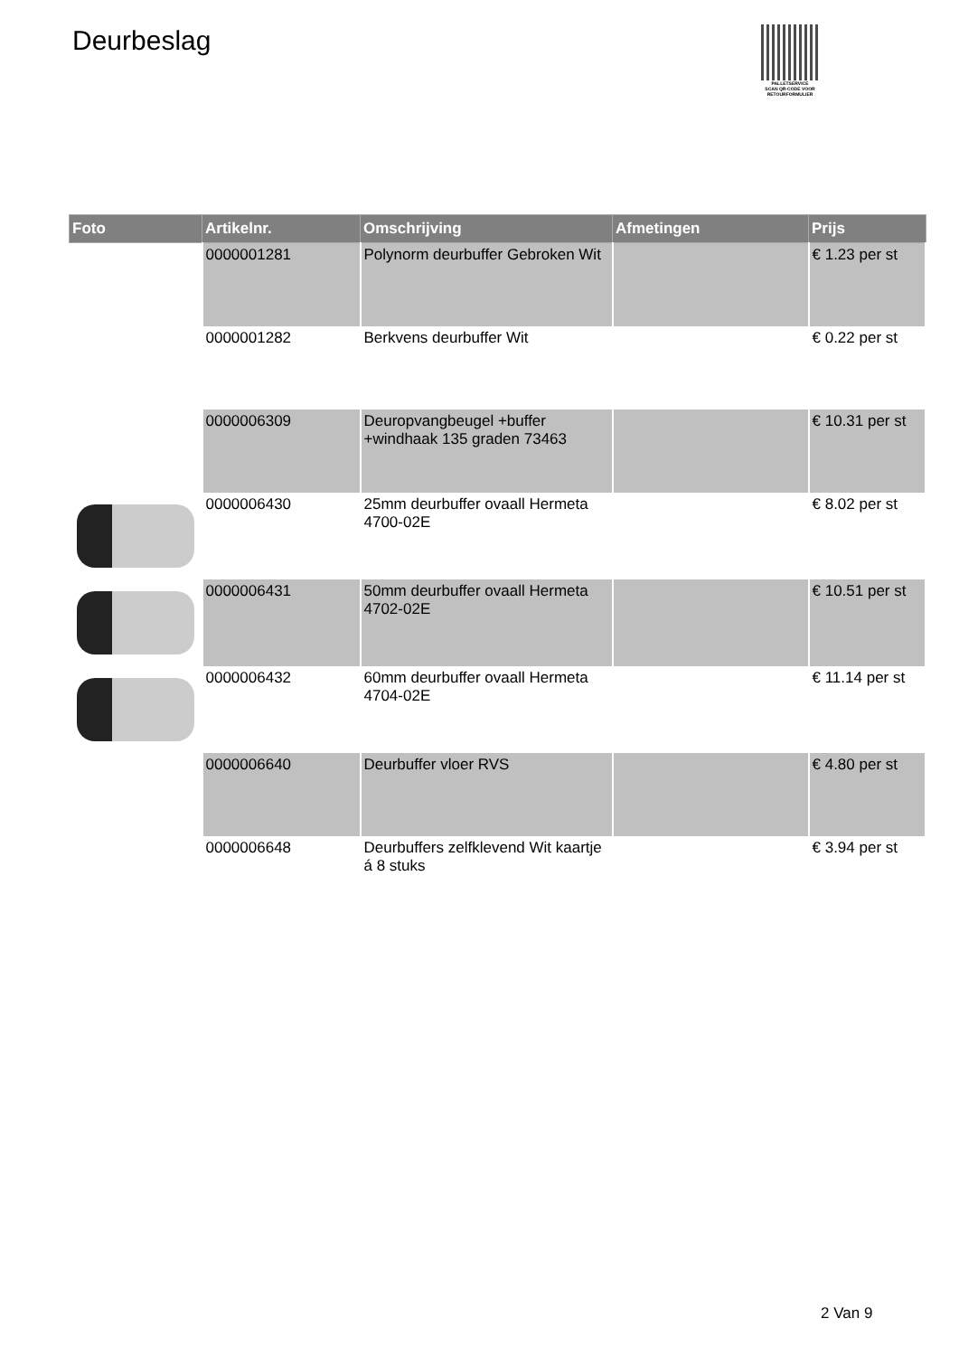Deurbeslag
PALLETSERVICE
SCAN QR-CODE VOOR RETOURFORMULIER
| Foto | Artikelnr. | Omschrijving | Afmetingen | Prijs |
| --- | --- | --- | --- | --- |
| | 0000001281 | Polynorm deurbuffer Gebroken Wit | | € 1.23 per st |
| | 0000001282 | Berkvens deurbuffer Wit | | € 0.22 per st |
| | 0000006309 | Deuropvangbeugel +buffer +windhaak 135 graden 73463 | | € 10.31 per st |
| | 0000006430 | 25mm deurbuffer ovaall Hermeta 4700-02E | | € 8.02 per st |
| | 0000006431 | 50mm deurbuffer ovaall Hermeta 4702-02E | | € 10.51 per st |
| | 0000006432 | 60mm deurbuffer ovaall Hermeta 4704-02E | | € 11.14 per st |
| | 0000006640 | Deurbuffer vloer RVS | | € 4.80 per st |
| | 0000006648 | Deurbuffers zelfklevend Wit kaartje á 8 stuks | | € 3.94 per st |
2 Van 9